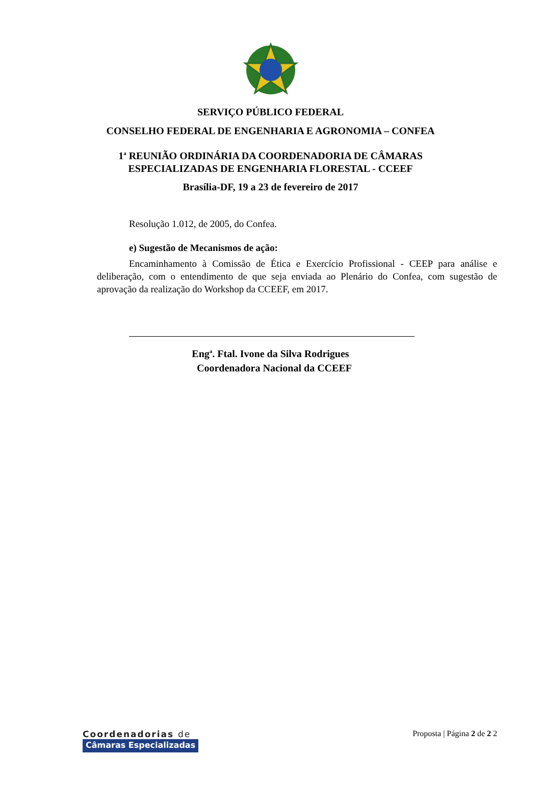SERVIÇO PÚBLICO FEDERAL
CONSELHO FEDERAL DE ENGENHARIA E AGRONOMIA – CONFEA
1<sup>a</sup> REUNIÃO ORDINÁRIA DA COORDENADORIA DE CÂMARAS
ESPECIALIZADAS DE ENGENHARIA FLORESTAL - CCEEF
Brasília-DF, 19 a 23 de fevereiro de 2017
Resolução 1.012, de 2005, do Confea.
e) Sugestão de Mecanismos de ação:
Encaminhamento à Comissão de Ética e Exercício Profissional - CEEP para análise e deliberação, com o entendimento de que seja enviada ao Plenário do Confea, com sugestão de aprovação da realização do Workshop da CCEEF, em 2017.
Eng<sup>a</sup>. Ftal. Ivone da Silva Rodrigues
Coordenadora Nacional da CCEEF
Coordenadorias de
Câmaras Especializadas
Proposta | Página 2 de 2 2